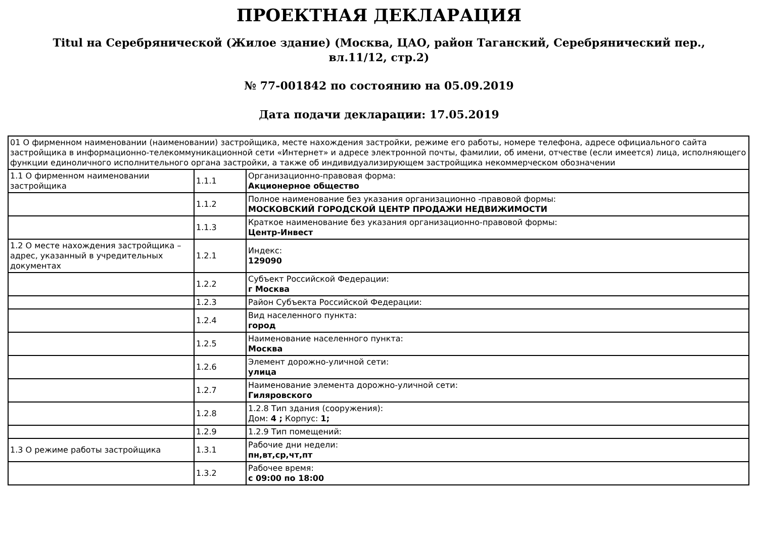ПРОЕКТНАЯ ДЕКЛАРАЦИЯ
Titul на Серебрянической (Жилое здание) (Москва, ЦАО, район Таганский, Серебрянический пер., вл.11/12, стр.2)
№ 77-001842 по состоянию на 05.09.2019
Дата подачи декларации: 17.05.2019
| 01 О фирменном наименовании (наименовании) застройщика, месте нахождения застройки, режиме его работы, номере телефона, адресе официального сайта застройщика в информационно-телекоммуникационной сети «Интернет» и адресе электронной почты, фамилии, об имени, отчестве (если имеется) лица, исполняющего функции единоличного исполнительного органа застройки, а также об индивидуализирующем застройщика некоммерческом обозначении | | |
| 1.1 О фирменном наименовании застройщика | 1.1.1 | Организационно-правовая форма: Акционерное общество |
| | 1.1.2 | Полное наименование без указания организационно -правовой формы: МОСКОВСКИЙ ГОРОДСКОЙ ЦЕНТР ПРОДАЖИ НЕДВИЖИМОСТИ |
| | 1.1.3 | Краткое наименование без указания организационно-правовой формы: Центр-Инвест |
| 1.2 О месте нахождения застройщика – адрес, указанный в учредительных документах | 1.2.1 | Индекс: 129090 |
| | 1.2.2 | Субъект Российской Федерации: г Москва |
| | 1.2.3 | Район Субъекта Российской Федерации: |
| | 1.2.4 | Вид населенного пункта: город |
| | 1.2.5 | Наименование населенного пункта: Москва |
| | 1.2.6 | Элемент дорожно-уличной сети: улица |
| | 1.2.7 | Наименование элемента дорожно-уличной сети: Гиляровского |
| | 1.2.8 | 1.2.8 Тип здания (сооружения): Дом: 4 ; Корпус: 1; |
| | 1.2.9 | 1.2.9 Тип помещений: |
| 1.3 О режиме работы застройщика | 1.3.1 | Рабочие дни недели: пн,вт,ср,чт,пт |
| | 1.3.2 | Рабочее время: с 09:00 по 18:00 |